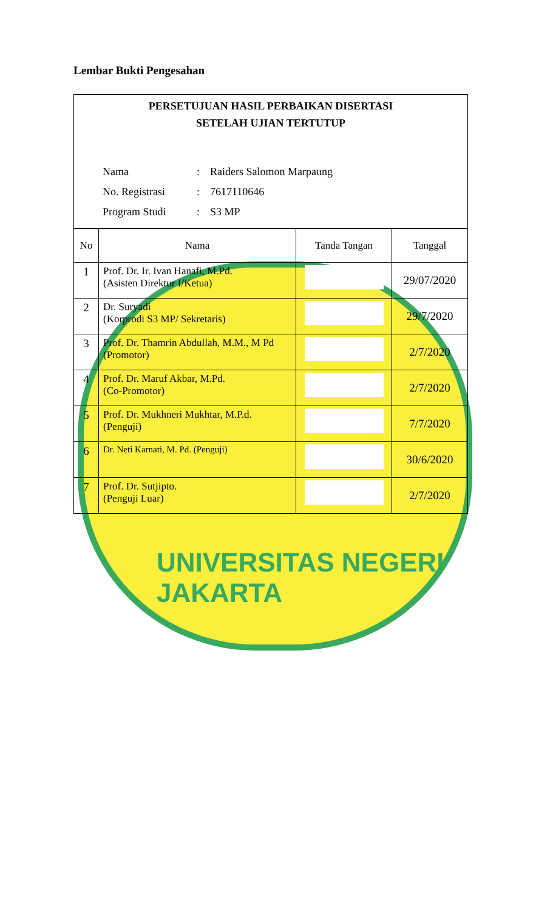UNIVERSITAS NEGERI JAKARTA
Lembar Bukti Pengesahan
PERSETUJUAN HASIL PERBAIKAN DISERTASI
SETELAH UJIAN TERTUTUP
| Nama | : | Raiders Salomon Marpaung |
| No. Registrasi | : | 7617110646 |
| Program Studi | : | S3 MP |
| No | Nama | Tanda Tangan | Tanggal |
| --- | --- | --- | --- |
| 1 | Prof. Dr. Ir. Ivan Hanafi, M.Pd. (Asisten Direktur I/Ketua) | | 29/07/2020 |
| 2 | Dr. Suryadi (Korprodi S3 MP/ Sekretaris) | | 29/7/2020 |
| 3 | Prof. Dr. Thamrin Abdullah, M.M., M Pd (Promotor) | | 2/7/2020 |
| 4 | Prof. Dr. Maruf Akbar, M.Pd. (Co-Promotor) | | 2/7/2020 |
| 5 | Prof. Dr. Mukhneri Mukhtar, M.P.d. (Penguji) | | 7/7/2020 |
| 6 | Dr. Neti Karnati, M. Pd. (Penguji) | | 30/6/2020 |
| 7 | Prof. Dr. Sutjipto. (Penguji Luar) | | 2/7/2020 |